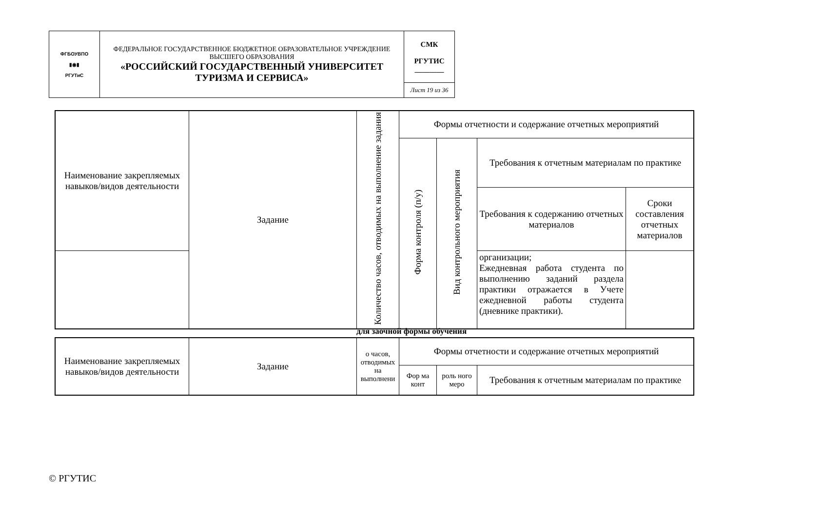| ФГБОУВПО ▮◉▮ РГУТиС | ФЕДЕРАЛЬНОЕ ГОСУДАРСТВЕННОЕ БЮДЖЕТНОЕ ОБРАЗОВАТЕЛЬНОЕ УЧРЕЖДЕНИЕ ВЫСШЕГО ОБРАЗОВАНИЯ «РОССИЙСКИЙ ГОСУДАРСТВЕННЫЙ УНИВЕРСИТЕТ ТУРИЗМА И СЕРВИСА» | СМК РГУТИС ________ |
| | | Лист 19 из 36 |
| Наименование закрепляемых навыков/видов деятельности | Задание | Количество часов, отводимых на выполнение задания | Формы отчетности и содержание отчетных мероприятий | | | |
| --- | --- | --- | --- | --- | --- | --- |
| | | | Форма контроля (п/у) | Вид контрольного мероприятия | Требования к отчетным материалам по практике | |
| | | | | | Требования к содержанию отчетных материалов | Сроки составления отчетных материалов |
| | | | | | организации; Ежедневная работа студента по выполнению заданий раздела практики отражается в Учете ежедневной работы студента (дневнике практики). | |
для заочной формы обучения
| Наименование закрепляемых навыков/видов деятельности | Задание | о часов, отводимых на выполнени | Формы отчетности и содержание отчетных мероприятий | | |
| --- | --- | --- | --- | --- | --- |
| | | | Фор ма конт | роль ного меро | Требования к отчетным материалам по практике |
© РГУТИС